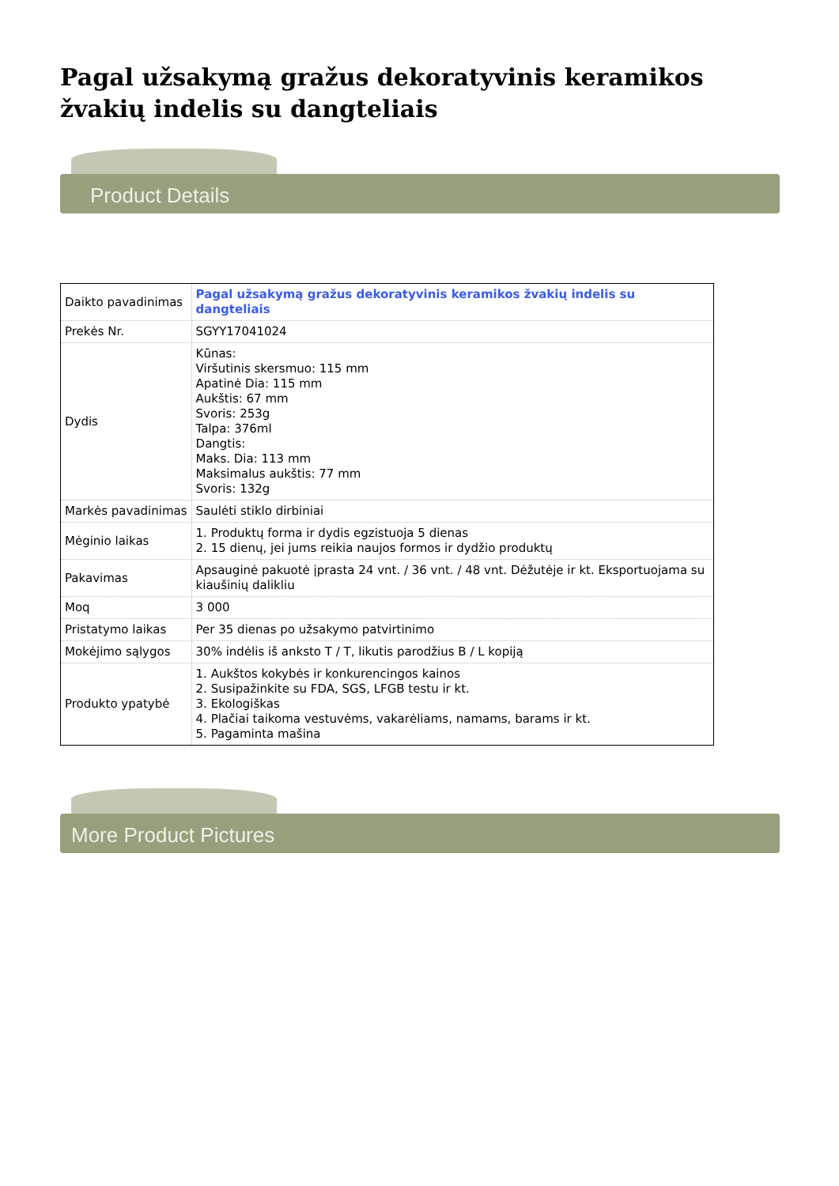Pagal užsakymą gražus dekoratyvinis keramikos žvakių indelis su dangteliais
Product Details
| Daikto pavadinimas | Pagal užsakymą gražus dekoratyvinis keramikos žvakių indelis su dangteliais |
| Prekės Nr. | SGYY17041024 |
| Dydis | Kūnas: Viršutinis skersmuo: 115 mm Apatinė Dia: 115 mm Aukštis: 67 mm Svoris: 253g Talpa: 376ml Dangtis: Maks. Dia: 113 mm Maksimalus aukštis: 77 mm Svoris: 132g |
| Markės pavadinimas | Saulėti stiklo dirbiniai |
| Mėginio laikas | 1. Produktų forma ir dydis egzistuoja 5 dienas 2. 15 dienų, jei jums reikia naujos formos ir dydžio produktų |
| Pakavimas | Apsauginė pakuotė įprasta 24 vnt. / 36 vnt. / 48 vnt. Dėžutėje ir kt. Eksportuojama su kiaušinių dalikliu |
| Moq | 3 000 |
| Pristatymo laikas | Per 35 dienas po užsakymo patvirtinimo |
| Mokėjimo sąlygos | 30% indėlis iš anksto T / T, likutis parodžius B / L kopiją |
| Produkto ypatybė | 1. Aukštos kokybės ir konkurencingos kainos 2. Susipažinkite su FDA, SGS, LFGB testu ir kt. 3. Ekologiškas 4. Plačiai taikoma vestuvėms, vakarėliams, namams, barams ir kt. 5. Pagaminta mašina |
More Product Pictures